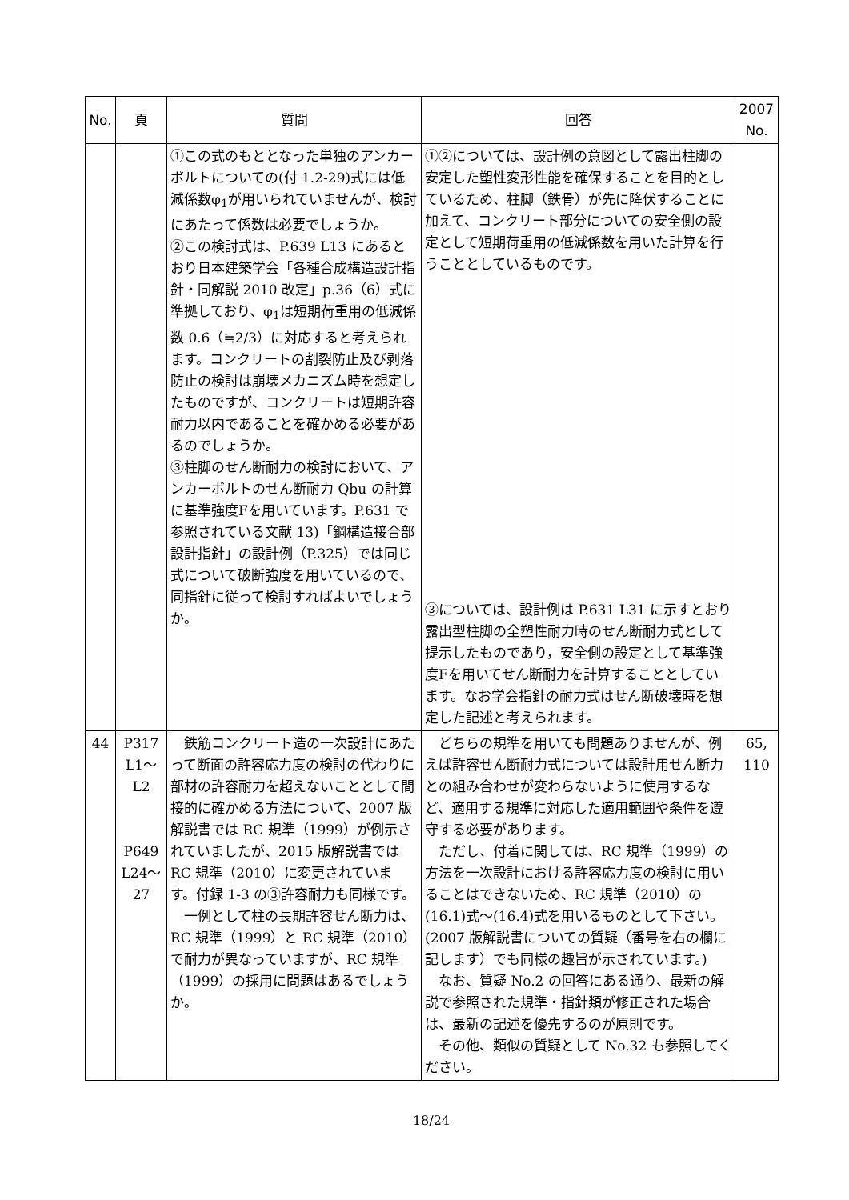| No. | 頁 | 質問 | 回答 | 2007 No. |
| --- | --- | --- | --- | --- |
| | | ①この式のもととなった単独のアンカーボルトについての(付 1.2-29)式には低減係数φ<sub>1</sub>が用いられていませんが、検討にあたって係数は必要でしょうか。 ②この検討式は、P.639 L13 にあるとおり日本建築学会「各種合成構造設計指針・同解説 2010 改定」p.36（6）式に準拠しており、φ<sub>1</sub>は短期荷重用の低減係数 0.6（≒2/3）に対応すると考えられます。コンクリートの割裂防止及び剥落防止の検討は崩壊メカニズム時を想定したものですが、コンクリートは短期許容耐力以内であることを確かめる必要があるのでしょうか。 ③柱脚のせん断耐力の検討において、アンカーボルトのせん断耐力 Qbu の計算に基準強度Fを用いています。P.631 で参照されている文献 13)「鋼構造接合部設計指針」の設計例（P.325）では同じ式について破断強度を用いているので、同指針に従って検討すればよいでしょうか。 | ①②については、設計例の意図として露出柱脚の安定した塑性変形性能を確保することを目的としているため、柱脚（鉄骨）が先に降伏することに加えて、コンクリート部分についての安全側の設定として短期荷重用の低減係数を用いた計算を行うこととしているものです。 ③については、設計例は P.631 L31 に示すとおり露出型柱脚の全塑性耐力時のせん断耐力式として提示したものであり，安全側の設定として基準強度Fを用いてせん断耐力を計算することとしています。なお学会指針の耐力式はせん断破壊時を想定した記述と考えられます。 | |
| 44 | P317 L1～ L2 P649 L24～ 27 | 鉄筋コンクリート造の一次設計にあたって断面の許容応力度の検討の代わりに部材の許容耐力を超えないこととして間接的に確かめる方法について、2007 版解説書では RC 規準（1999）が例示されていましたが、2015 版解説書では RC 規準（2010）に変更されています。付録 1-3 の③許容耐力も同様です。 一例として柱の長期許容せん断力は、RC 規準（1999）と RC 規準（2010）で耐力が異なっていますが、RC 規準（1999）の採用に問題はあるでしょうか。 | どちらの規準を用いても問題ありませんが、例えば許容せん断耐力式については設計用せん断力との組み合わせが変わらないように使用するなど、適用する規準に対応した適用範囲や条件を遵守する必要があります。 ただし、付着に関しては、RC 規準（1999）の方法を一次設計における許容応力度の検討に用いることはできないため、RC 規準（2010）の(16.1)式～(16.4)式を用いるものとして下さい。(2007 版解説書についての質疑（番号を右の欄に記します）でも同様の趣旨が示されています。) なお、質疑 No.2 の回答にある通り、最新の解説で参照された規準・指針類が修正された場合は、最新の記述を優先するのが原則です。 その他、類似の質疑として No.32 も参照してください。 | 65, 110 |
18/24